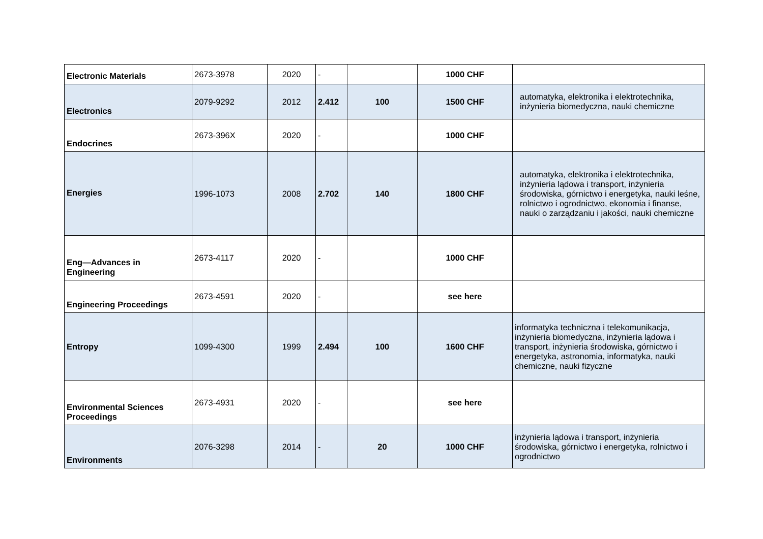| Electronic Materials | 2673-3978 | 2020 | - | | 1000 CHF | |
| Electronics | 2079-9292 | 2012 | 2.412 | 100 | 1500 CHF | automatyka, elektronika i elektrotechnika, inżynieria biomedyczna, nauki chemiczne |
| Endocrines | 2673-396X | 2020 | - | | 1000 CHF | |
| Energies | 1996-1073 | 2008 | 2.702 | 140 | 1800 CHF | automatyka, elektronika i elektrotechnika, inżynieria lądowa i transport, inżynieria środowiska, górnictwo i energetyka, nauki leśne, rolnictwo i ogrodnictwo, ekonomia i finanse, nauki o zarządzaniu i jakości, nauki chemiczne |
| Eng—Advances in Engineering | 2673-4117 | 2020 | - | | 1000 CHF | |
| Engineering Proceedings | 2673-4591 | 2020 | - | | see here | |
| Entropy | 1099-4300 | 1999 | 2.494 | 100 | 1600 CHF | informatyka techniczna i telekomunikacja, inżynieria biomedyczna, inżynieria lądowa i transport, inżynieria środowiska, górnictwo i energetyka, astronomia, informatyka, nauki chemiczne, nauki fizyczne |
| Environmental Sciences Proceedings | 2673-4931 | 2020 | - | | see here | |
| Environments | 2076-3298 | 2014 | - | 20 | 1000 CHF | inżynieria lądowa i transport, inżynieria środowiska, górnictwo i energetyka, rolnictwo i ogrodnictwo |